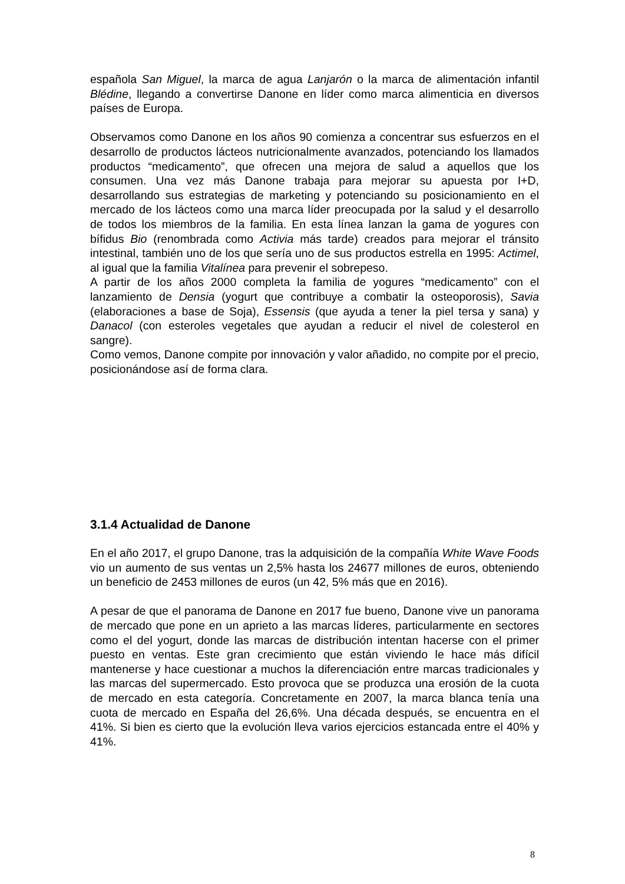española San Miguel, la marca de agua Lanjarón o la marca de alimentación infantil Blédine, llegando a convertirse Danone en líder como marca alimenticia en diversos países de Europa.
Observamos como Danone en los años 90 comienza a concentrar sus esfuerzos en el desarrollo de productos lácteos nutricionalmente avanzados, potenciando los llamados productos “medicamento”, que ofrecen una mejora de salud a aquellos que los consumen. Una vez más Danone trabaja para mejorar su apuesta por I+D, desarrollando sus estrategias de marketing y potenciando su posicionamiento en el mercado de los lácteos como una marca líder preocupada por la salud y el desarrollo de todos los miembros de la familia. En esta línea lanzan la gama de yogures con bífidus Bio (renombrada como Activia más tarde) creados para mejorar el tránsito intestinal, también uno de los que sería uno de sus productos estrella en 1995: Actimel, al igual que la familia Vitalínea para prevenir el sobrepeso.
A partir de los años 2000 completa la familia de yogures “medicamento” con el lanzamiento de Densia (yogurt que contribuye a combatir la osteoporosis), Savia (elaboraciones a base de Soja), Essensis (que ayuda a tener la piel tersa y sana) y Danacol (con esteroles vegetales que ayudan a reducir el nivel de colesterol en sangre).
Como vemos, Danone compite por innovación y valor añadido, no compite por el precio, posicionándose así de forma clara.
3.1.4 Actualidad de Danone
En el año 2017, el grupo Danone, tras la adquisición de la compañía White Wave Foods vio un aumento de sus ventas un 2,5% hasta los 24677 millones de euros, obteniendo un beneficio de 2453 millones de euros (un 42, 5% más que en 2016).
A pesar de que el panorama de Danone en 2017 fue bueno, Danone vive un panorama de mercado que pone en un aprieto a las marcas líderes, particularmente en sectores como el del yogurt, donde las marcas de distribución intentan hacerse con el primer puesto en ventas. Este gran crecimiento que están viviendo le hace más difícil mantenerse y hace cuestionar a muchos la diferenciación entre marcas tradicionales y las marcas del supermercado. Esto provoca que se produzca una erosión de la cuota de mercado en esta categoría. Concretamente en 2007, la marca blanca tenía una cuota de mercado en España del 26,6%. Una década después, se encuentra en el 41%. Si bien es cierto que la evolución lleva varios ejercicios estancada entre el 40% y 41%.
8